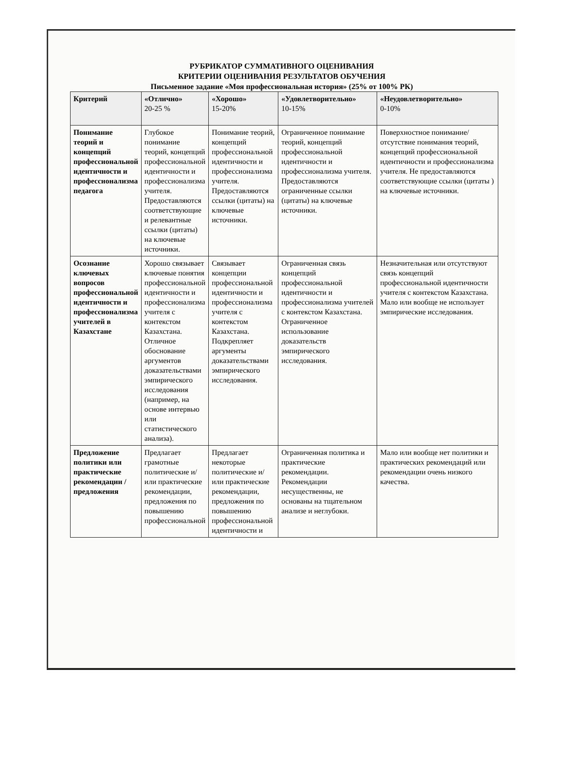РУБРИКАТОР СУММАТИВНОГО ОЦЕНИВАНИЯ
КРИТЕРИИ ОЦЕНИВАНИЯ РЕЗУЛЬТАТОВ ОБУЧЕНИЯ
Письменное задание «Моя профессиональная история» (25% от 100% РК)
| Критерий | «Отлично» 20-25 % | «Хорошо» 15-20% | «Удовлетворительно» 10-15% | «Неудовлетворительно» 0-10% |
| --- | --- | --- | --- | --- |
| Понимание теорий и концепций профессиональной идентичности и профессионализма педагога | Глубокое понимание теорий, концепций профессиональной идентичности и профессионализма учителя. Предоставляются соответствующие и релевантные ссылки (цитаты) на ключевые источники. | Понимание теорий, концепций профессиональной идентичности и профессионализма учителя. Предоставляются ссылки (цитаты) на ключевые источники. | Ограниченное понимание теорий, концепций профессиональной идентичности и профессионализма учителя. Предоставляются ограниченные ссылки (цитаты) на ключевые источники. | Поверхностное понимание/ отсутствие понимания теорий, концепций профессиональной идентичности и профессионализма учителя. Не предоставляются соответствующие ссылки (цитаты ) на ключевые источники. |
| Осознание ключевых вопросов профессиональной идентичности и профессионализма учителей в Казахстане | Хорошо связывает ключевые понятия профессиональной идентичности и профессионализма учителя с контекстом Казахстана. Отличное обоснование аргументов доказательствами эмпирического исследования (например, на основе интервью или статистического анализа). | Связывает концепции профессиональной идентичности и профессионализма учителя с контекстом Казахстана. Подкрепляет аргументы доказательствами эмпирического исследования. | Ограниченная связь концепций профессиональной идентичности и профессионализма учителей с контекстом Казахстана. Ограниченное использование доказательств эмпирического исследования. | Незначительная или отсутствуют связь концепций профессиональной идентичности учителя с контекстом Казахстана. Мало или вообще не использует эмпирические исследования. |
| Предложение политики или практические рекомендации / предложения | Предлагает грамотные политические и/или практические рекомендации, предложения по повышению профессиональной | Предлагает некоторые политические и/или практические рекомендации, предложения по повышению профессиональной идентичности и | Ограниченная политика и практические рекомендации. Рекомендации несущественны, не основаны на тщательном анализе и неглубоки. | Мало или вообще нет политики и практических рекомендаций или рекомендации очень низкого качества. |